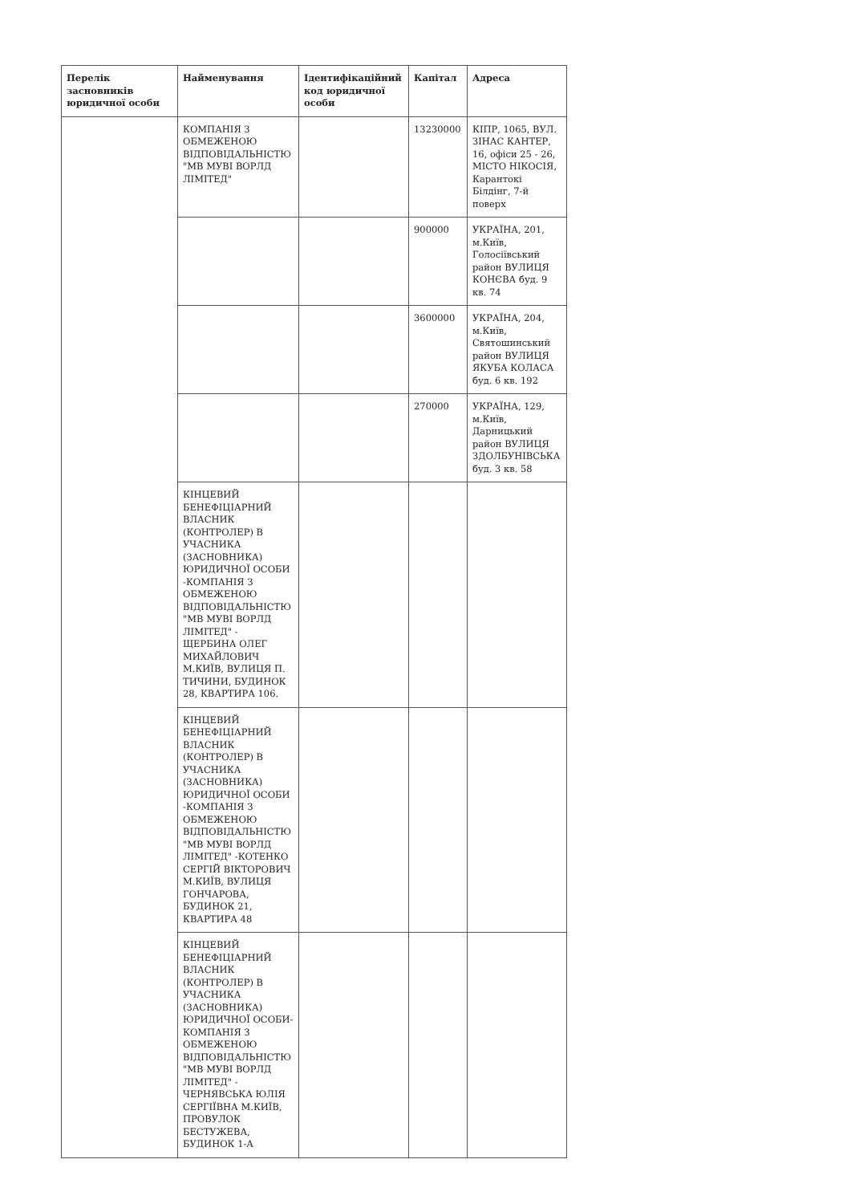| Перелік засновників юридичної особи | Найменування | Ідентифікаційний код юридичної особи | Капітал | Адреса |
| --- | --- | --- | --- | --- |
| | КОМПАНІЯ З ОБМЕЖЕНОЮ ВІДПОВІДАЛЬНІСТЮ "МВ МУВІ ВОРЛД ЛІМІТЕД" | | 13230000 | КІПР, 1065, ВУЛ. ЗІНАС КАНТЕР, 16, офіси 25 - 26, МІСТО НІКОСІЯ, Карантокі Білдінг, 7-й поверх |
| | | | 900000 | УКРАЇНА, 201, м.Київ, Голосіївський район ВУЛИЦЯ КОНЄВА буд. 9 кв. 74 |
| | | | 3600000 | УКРАЇНА, 204, м.Київ, Святошинський район ВУЛИЦЯ ЯКУБА КОЛАСА буд. 6 кв. 192 |
| | | | 270000 | УКРАЇНА, 129, м.Київ, Дарницький район ВУЛИЦЯ ЗДОЛБУНІВСЬКА буд. 3 кв. 58 |
| | КІНЦЕВИЙ БЕНЕФІЦІАРНИЙ ВЛАСНИК (КОНТРОЛЕР) В УЧАСНИКА (ЗАСНОВНИКА) ЮРИДИЧНОЇ ОСОБИ -КОМПАНІЯ З ОБМЕЖЕНОЮ ВІДПОВІДАЛЬНІСТЮ "МВ МУВІ ВОРЛД ЛІМІТЕД" - ЩЕРБИНА ОЛЕГ МИХАЙЛОВИЧ М.КИЇВ, ВУЛИЦЯ П. ТИЧИНИ, БУДИНОК 28, КВАРТИРА 106. | | | |
| | КІНЦЕВИЙ БЕНЕФІЦІАРНИЙ ВЛАСНИК (КОНТРОЛЕР) В УЧАСНИКА (ЗАСНОВНИКА) ЮРИДИЧНОЇ ОСОБИ -КОМПАНІЯ З ОБМЕЖЕНОЮ ВІДПОВІДАЛЬНІСТЮ "МВ МУВІ ВОРЛД ЛІМІТЕД" -КОТЕНКО СЕРГІЙ ВІКТОРОВИЧ М.КИЇВ, ВУЛИЦЯ ГОНЧАРОВА, БУДИНОК 21, КВАРТИРА 48 | | | |
| | КІНЦЕВИЙ БЕНЕФІЦІАРНИЙ ВЛАСНИК (КОНТРОЛЕР) В УЧАСНИКА (ЗАСНОВНИКА) ЮРИДИЧНОЇ ОСОБИ- КОМПАНІЯ З ОБМЕЖЕНОЮ ВІДПОВІДАЛЬНІСТЮ "МВ МУВІ ВОРЛД ЛІМІТЕД" - ЧЕРНЯВСЬКА ЮЛІЯ СЕРГІЇВНА М.КИЇВ, ПРОВУЛОК БЕСТУЖЕВА, БУДИНОК 1-А | | | |